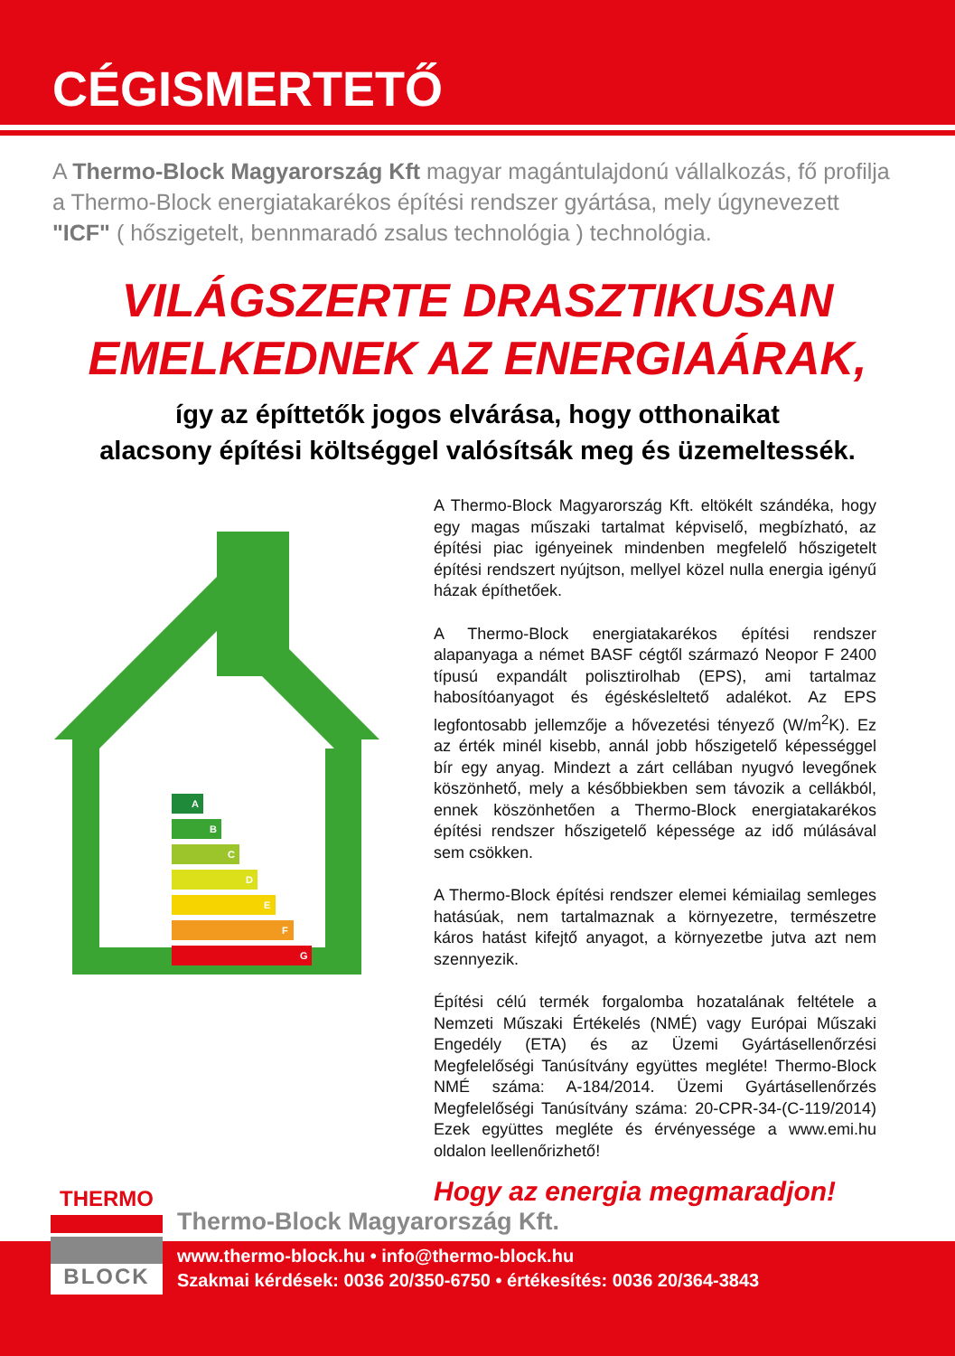CÉGISMERTETŐ
A Thermo-Block Magyarország Kft magyar magántulajdonú vállalkozás, fő profilja a Thermo-Block energiatakarékos építési rendszer gyártása, mely úgynevezett "ICF" ( hőszigetelt, bennmaradó zsalus technológia ) technológia.
VILÁGSZERTE DRASZTIKUSAN
EMELKEDNEK AZ ENERGIAÁRAK,
így az építtetők jogos elvárása, hogy otthonaikat
alacsony építési költséggel valósítsák meg és üzemeltessék.
A
B
C
D
E
F
G
A Thermo-Block Magyarország Kft. eltökélt szándéka, hogy egy magas műszaki tartalmat képviselő, megbízható, az építési piac igényeinek mindenben megfelelő hőszigetelt építési rendszert nyújtson, mellyel közel nulla energia igényű házak építhetőek.
A Thermo-Block energiatakarékos építési rendszer alapanyaga a német BASF cégtől származó Neopor F 2400 típusú expandált polisztirolhab (EPS), ami tartalmaz habosítóanyagot és égéskésleltető adalékot. Az EPS legfontosabb jellemzője a hővezetési tényező (W/m<sup>2</sup>K). Ez az érték minél kisebb, annál jobb hőszigetelő képességgel bír egy anyag. Mindezt a zárt cellában nyugvó levegőnek köszönhető, mely a későbbiekben sem távozik a cellákból, ennek köszönhetően a Thermo-Block energiatakarékos építési rendszer hőszigetelő képessége az idő múlásával sem csökken.
A Thermo-Block építési rendszer elemei kémiailag semleges hatásúak, nem tartalmaznak a környezetre, természetre káros hatást kifejtő anyagot, a környezetbe jutva azt nem szennyezik.
Építési célú termék forgalomba hozatalának feltétele a Nemzeti Műszaki Értékelés (NMÉ) vagy Európai Műszaki Engedély (ETA) és az Üzemi Gyártásellenőrzési Megfelelőségi Tanúsítvány együttes megléte! Thermo-Block NMÉ száma: A-184/2014. Üzemi Gyártásellenőrzés Megfelelőségi Tanúsítvány száma: 20-CPR-34-(C-119/2014) Ezek együttes megléte és érvényessége a www.emi.hu oldalon leellenőrizhető!
Hogy az energia megmaradjon!
THERMO
BLOCK
Thermo-Block Magyarország Kft.
www.thermo-block.hu • info@thermo-block.hu
Szakmai kérdések: 0036 20/350-6750 • értékesítés: 0036 20/364-3843